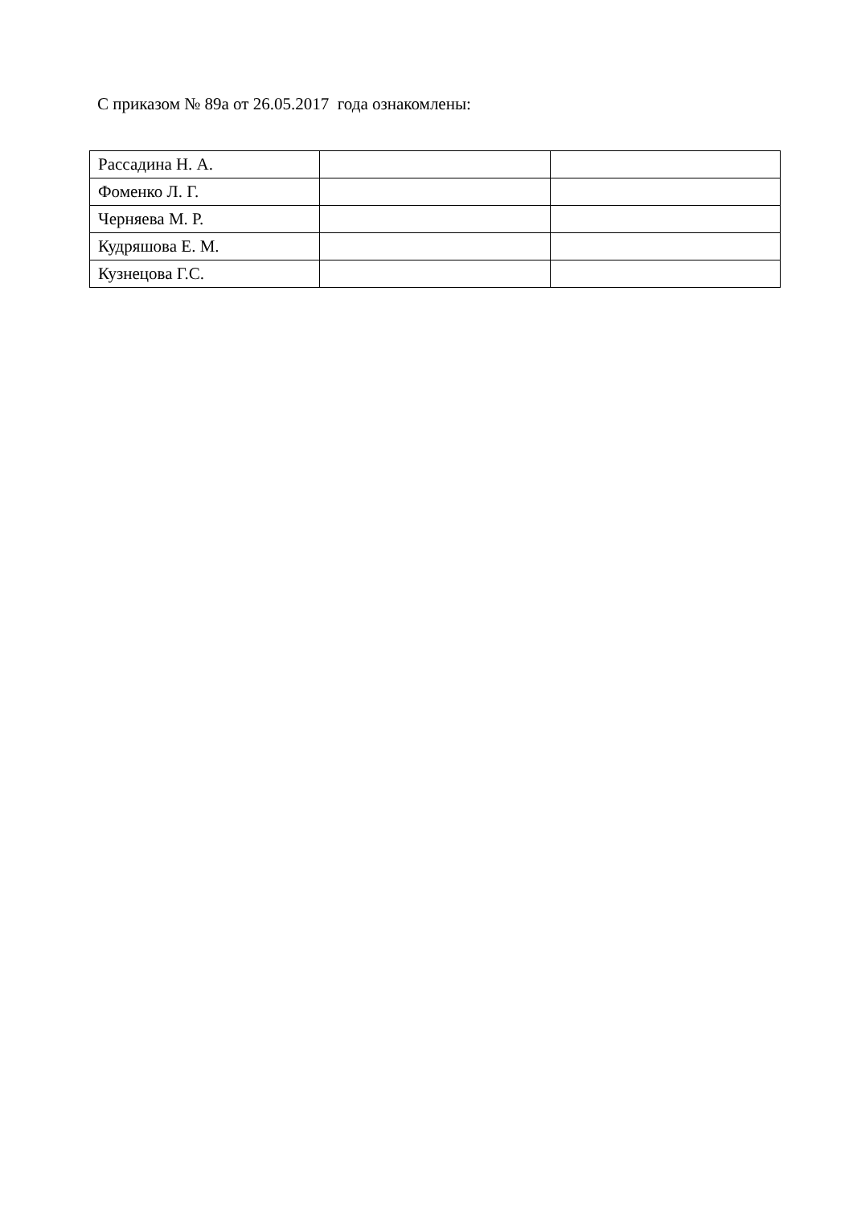С приказом № 89а от 26.05.2017 года ознакомлены:
| Рассадина Н. А. | | |
| Фоменко Л. Г. | | |
| Черняева М. Р. | | |
| Кудряшова Е. М. | | |
| Кузнецова Г.С. | | |